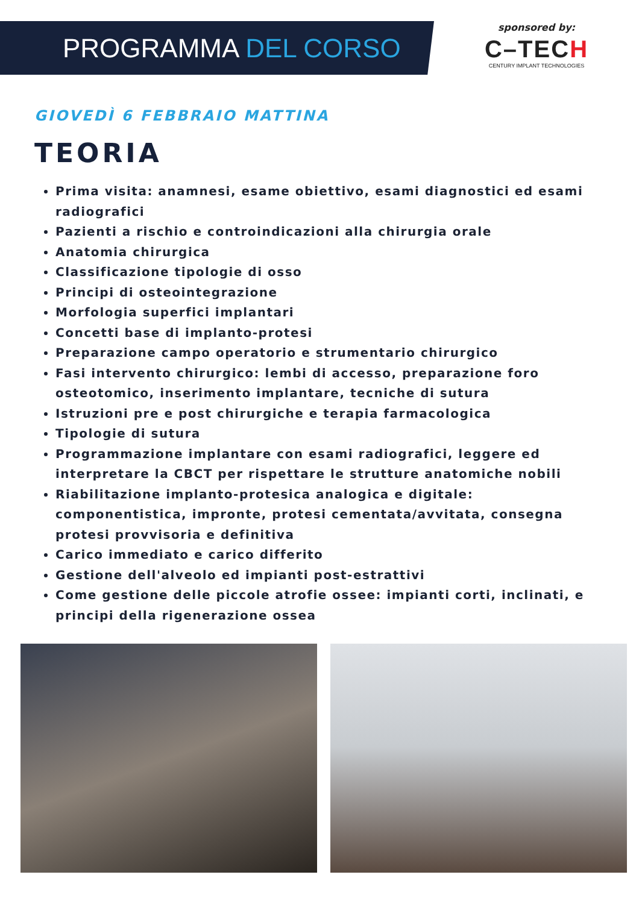PROGRAMMA DEL CORSO
sponsored by:
C–TECH
CENTURY IMPLANT TECHNOLOGIES
GIOVEDÌ 6 FEBBRAIO MATTINA
TEORIA
Prima visita: anamnesi, esame obiettivo, esami diagnostici ed esami radiografici
Pazienti a rischio e controindicazioni alla chirurgia orale
Anatomia chirurgica
Classificazione tipologie di osso
Principi di osteointegrazione
Morfologia superfici implantari
Concetti base di implanto-protesi
Preparazione campo operatorio e strumentario chirurgico
Fasi intervento chirurgico: lembi di accesso, preparazione foro osteotomico, inserimento implantare, tecniche di sutura
Istruzioni pre e post chirurgiche e terapia farmacologica
Tipologie di sutura
Programmazione implantare con esami radiografici, leggere ed interpretare la CBCT per rispettare le strutture anatomiche nobili
Riabilitazione implanto-protesica analogica e digitale: componentistica, impronte, protesi cementata/avvitata, consegna protesi provvisoria e definitiva
Carico immediato e carico differito
Gestione dell'alveolo ed impianti post-estrattivi
Come gestione delle piccole atrofie ossee: impianti corti, inclinati, e principi della rigenerazione ossea